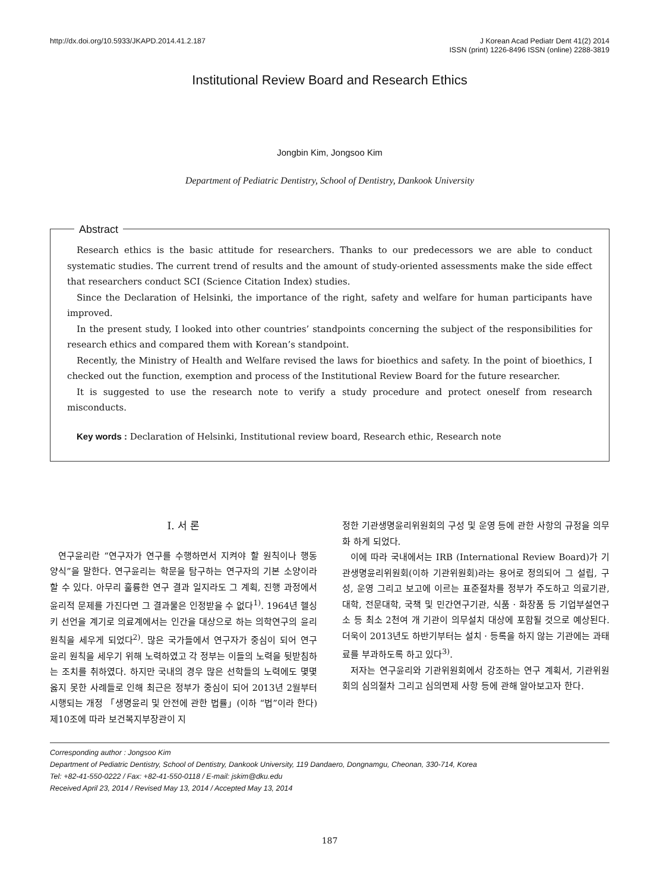http://dx.doi.org/10.5933/JKAPD.2014.41.2.187
J Korean Acad Pediatr Dent 41(2) 2014
ISSN (print) 1226-8496 ISSN (online) 2288-3819
Institutional Review Board and Research Ethics
Jongbin Kim, Jongsoo Kim
Department of Pediatric Dentistry, School of Dentistry, Dankook University
Abstract
Research ethics is the basic attitude for researchers. Thanks to our predecessors we are able to conduct systematic studies. The current trend of results and the amount of study-oriented assessments make the side effect that researchers conduct SCI (Science Citation Index) studies.
Since the Declaration of Helsinki, the importance of the right, safety and welfare for human participants have improved.
In the present study, I looked into other countries’ standpoints concerning the subject of the responsibilities for research ethics and compared them with Korean’s standpoint.
Recently, the Ministry of Health and Welfare revised the laws for bioethics and safety. In the point of bioethics, I checked out the function, exemption and process of the Institutional Review Board for the future researcher.
It is suggested to use the research note to verify a study procedure and protect oneself from research misconducts.
Key words : Declaration of Helsinki, Institutional review board, Research ethic, Research note
Ⅰ. 서 론
연구윤리란 “연구자가 연구를 수행하면서 지켜야 할 원칙이나 행동 양식”을 말한다. 연구윤리는 학문을 탐구하는 연구자의 기본 소양이라 할 수 있다. 아무리 훌륭한 연구 결과 일지라도 그 계획, 진행 과정에서 윤리적 문제를 가진다면 그 결과물은 인정받을 수 없다<sup>1)</sup>. 1964년 헬싱키 선언을 계기로 의료계에서는 인간을 대상으로 하는 의학연구의 윤리 원칙을 세우게 되었다<sup>2)</sup>. 많은 국가들에서 연구자가 중심이 되어 연구 윤리 원칙을 세우기 위해 노력하였고 각 정부는 이들의 노력을 뒷받침하는 조치를 취하였다. 하지만 국내의 경우 많은 선학들의 노력에도 몇몇 옳지 못한 사례들로 인해 최근은 정부가 중심이 되어 2013년 2월부터 시행되는 개정 「생명윤리 및 안전에 관한 법률」(이하 “법”이라 한다) 제10조에 따라 보건복지부장관이 지
정한 기관생명윤리위원회의 구성 및 운영 등에 관한 사항의 규정을 의무화 하게 되었다.
이에 따라 국내에서는 IRB (International Review Board)가 기관생명윤리위원회(이하 기관위원회)라는 용어로 정의되어 그 설립, 구성, 운영 그리고 보고에 이르는 표준절차를 정부가 주도하고 의료기관, 대학, 전문대학, 국책 및 민간연구기관, 식품 · 화장품 등 기업부설연구소 등 최소 2천여 개 기관이 의무설치 대상에 포함될 것으로 예상된다. 더욱이 2013년도 하반기부터는 설치 · 등록을 하지 않는 기관에는 과태료를 부과하도록 하고 있다<sup>3)</sup>.
저자는 연구윤리와 기관위원회에서 강조하는 연구 계획서, 기관위원회의 심의절차 그리고 심의면제 사항 등에 관해 알아보고자 한다.
Corresponding author : Jongsoo Kim
Department of Pediatric Dentistry, School of Dentistry, Dankook University, 119 Dandaero, Dongnamgu, Cheonan, 330-714, Korea
Tel: +82-41-550-0222 / Fax: +82-41-550-0118 / E-mail: jskim@dku.edu
Received April 23, 2014 / Revised May 13, 2014 / Accepted May 13, 2014
187